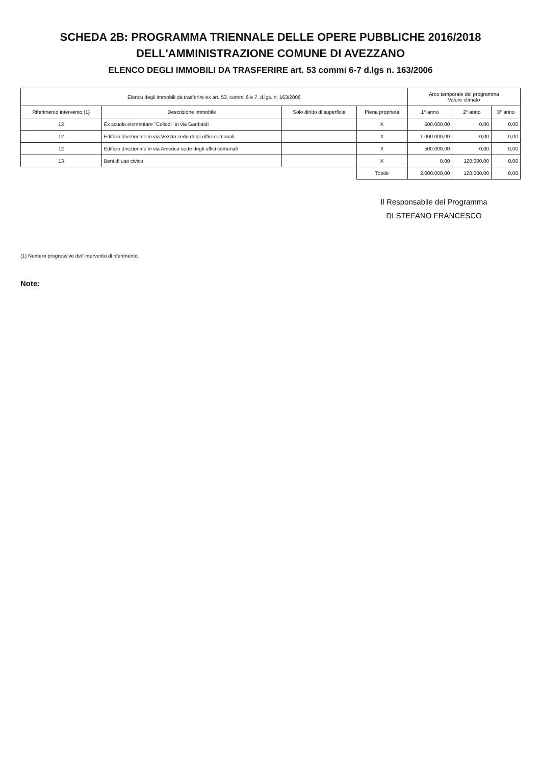SCHEDA 2B: PROGRAMMA TRIENNALE DELLE OPERE PUBBLICHE 2016/2018
DELL'AMMINISTRAZIONE COMUNE DI AVEZZANO
ELENCO DEGLI IMMOBILI DA TRASFERIRE art. 53 commi 6-7 d.lgs n. 163/2006
| Elenco degli immobili da trasferire ex art. 53, commi 6 e 7, d.lgs. n. 163/2006 | | | | Arco temporale del programma Valore stimato | | |
| --- | --- | --- | --- | --- | --- | --- |
| Riferimento intervento (1) | Descrizione immobile | Solo diritto di superficie | Piena proprietà | 1° anno | 2° anno | 3° anno |
| 12 | Ex scuola elementare "Collodi" in via Garibaldi | | X | 500.000,00 | 0,00 | 0,00 |
| 12 | Edificio direzionale in via Vezzia sede degli uffici comunali | | X | 1.000.000,00 | 0,00 | 0,00 |
| 12 | Edificio direzionale in via America sede degli uffici comunali | | X | 500.000,00 | 0,00 | 0,00 |
| 13 | Beni di uso civico | | X | 0,00 | 120.000,00 | 0,00 |
| | | | Totale | 2.000.000,00 | 120.000,00 | 0,00 |
Il Responsabile del Programma
DI STEFANO FRANCESCO
(1) Numero progressivo dell'intervento di riferimento.
Note: